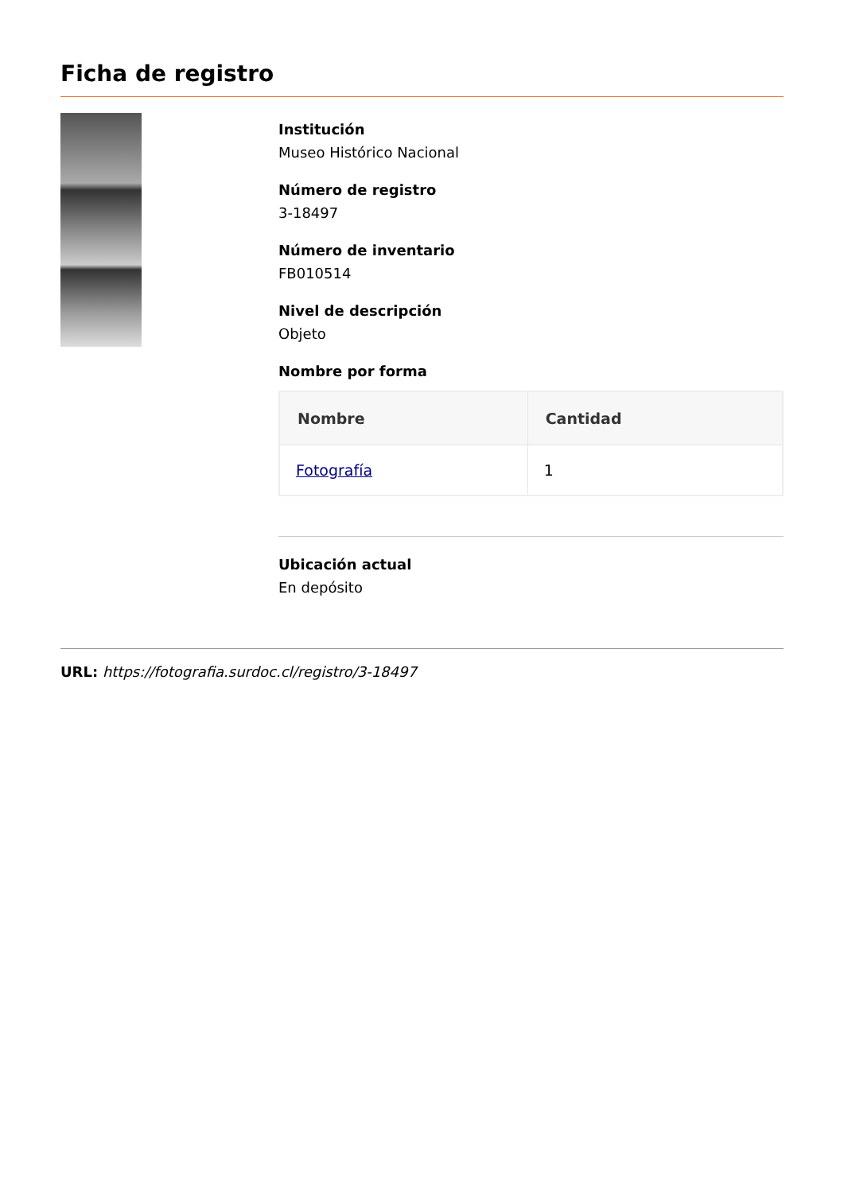Ficha de registro
Institución
Museo Histórico Nacional
Número de registro
3-18497
Número de inventario
FB010514
Nivel de descripción
Objeto
Nombre por forma
| Nombre | Cantidad |
| --- | --- |
| Fotografía | 1 |
Ubicación actual
En depósito
URL: https://fotografia.surdoc.cl/registro/3-18497